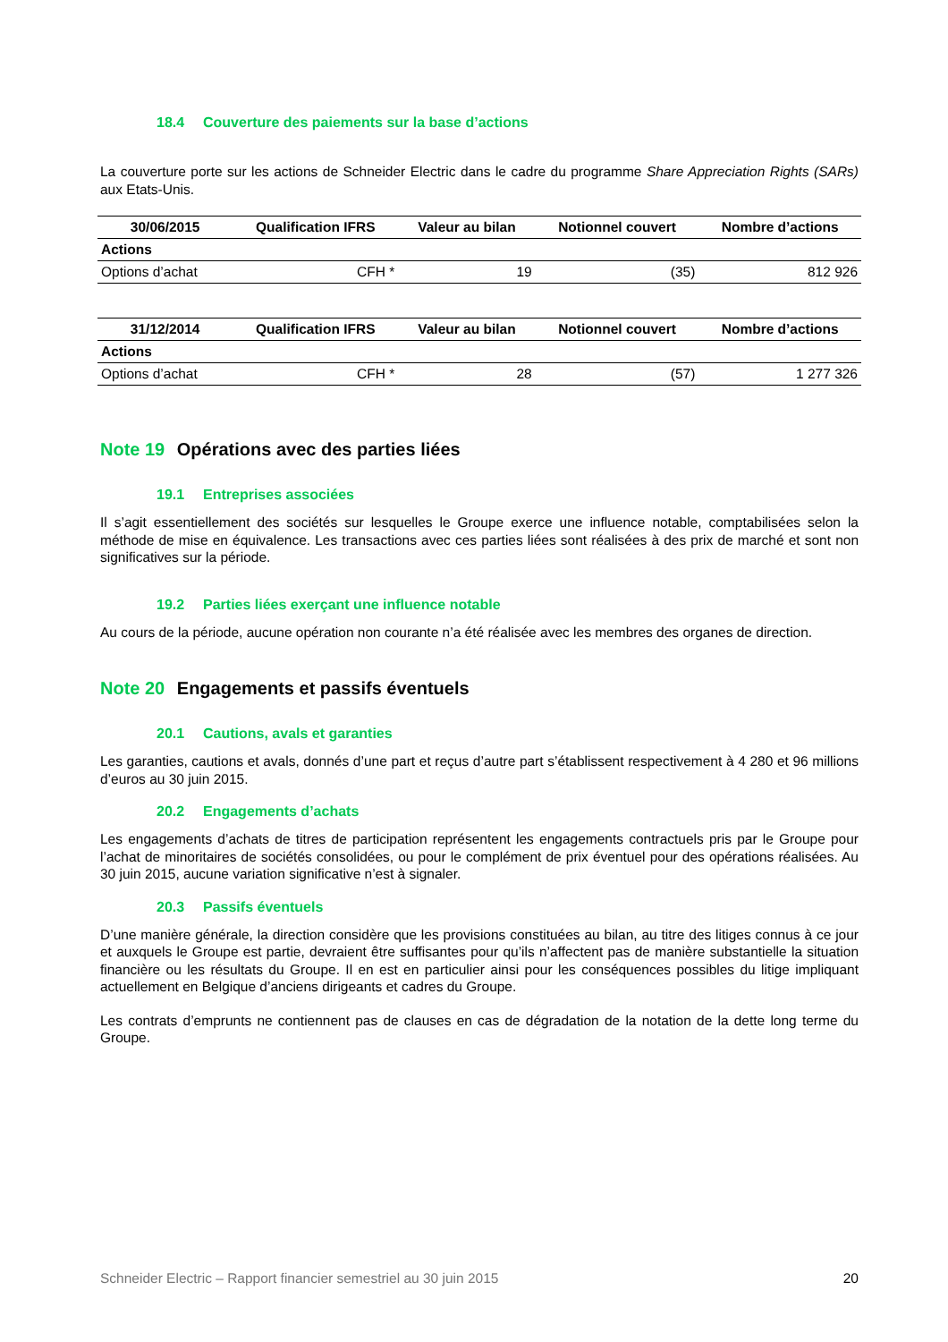18.4 Couverture des paiements sur la base d’actions
La couverture porte sur les actions de Schneider Electric dans le cadre du programme Share Appreciation Rights (SARs) aux Etats-Unis.
| 30/06/2015 | Qualification IFRS | Valeur au bilan | Notionnel couvert | Nombre d’actions |
| --- | --- | --- | --- | --- |
| Actions | | | | |
| Options d’achat | CFH * | 19 | (35) | 812 926 |
| 31/12/2014 | Qualification IFRS | Valeur au bilan | Notionnel couvert | Nombre d’actions |
| --- | --- | --- | --- | --- |
| Actions | | | | |
| Options d’achat | CFH * | 28 | (57) | 1 277 326 |
Note 19 Opérations avec des parties liées
19.1 Entreprises associées
Il s’agit essentiellement des sociétés sur lesquelles le Groupe exerce une influence notable, comptabilisées selon la méthode de mise en équivalence. Les transactions avec ces parties liées sont réalisées à des prix de marché et sont non significatives sur la période.
19.2 Parties liées exerçant une influence notable
Au cours de la période, aucune opération non courante n’a été réalisée avec les membres des organes de direction.
Note 20 Engagements et passifs éventuels
20.1 Cautions, avals et garanties
Les garanties, cautions et avals, donnés d’une part et reçus d’autre part s’établissent respectivement à 4 280 et 96 millions d’euros au 30 juin 2015.
20.2 Engagements d’achats
Les engagements d’achats de titres de participation représentent les engagements contractuels pris par le Groupe pour l’achat de minoritaires de sociétés consolidées, ou pour le complément de prix éventuel pour des opérations réalisées. Au 30 juin 2015, aucune variation significative n’est à signaler.
20.3 Passifs éventuels
D’une manière générale, la direction considère que les provisions constituées au bilan, au titre des litiges connus à ce jour et auxquels le Groupe est partie, devraient être suffisantes pour qu’ils n’affectent pas de manière substantielle la situation financière ou les résultats du Groupe. Il en est en particulier ainsi pour les conséquences possibles du litige impliquant actuellement en Belgique d’anciens dirigeants et cadres du Groupe.
Les contrats d’emprunts ne contiennent pas de clauses en cas de dégradation de la notation de la dette long terme du Groupe.
Schneider Electric – Rapport financier semestriel au 30 juin 2015 20